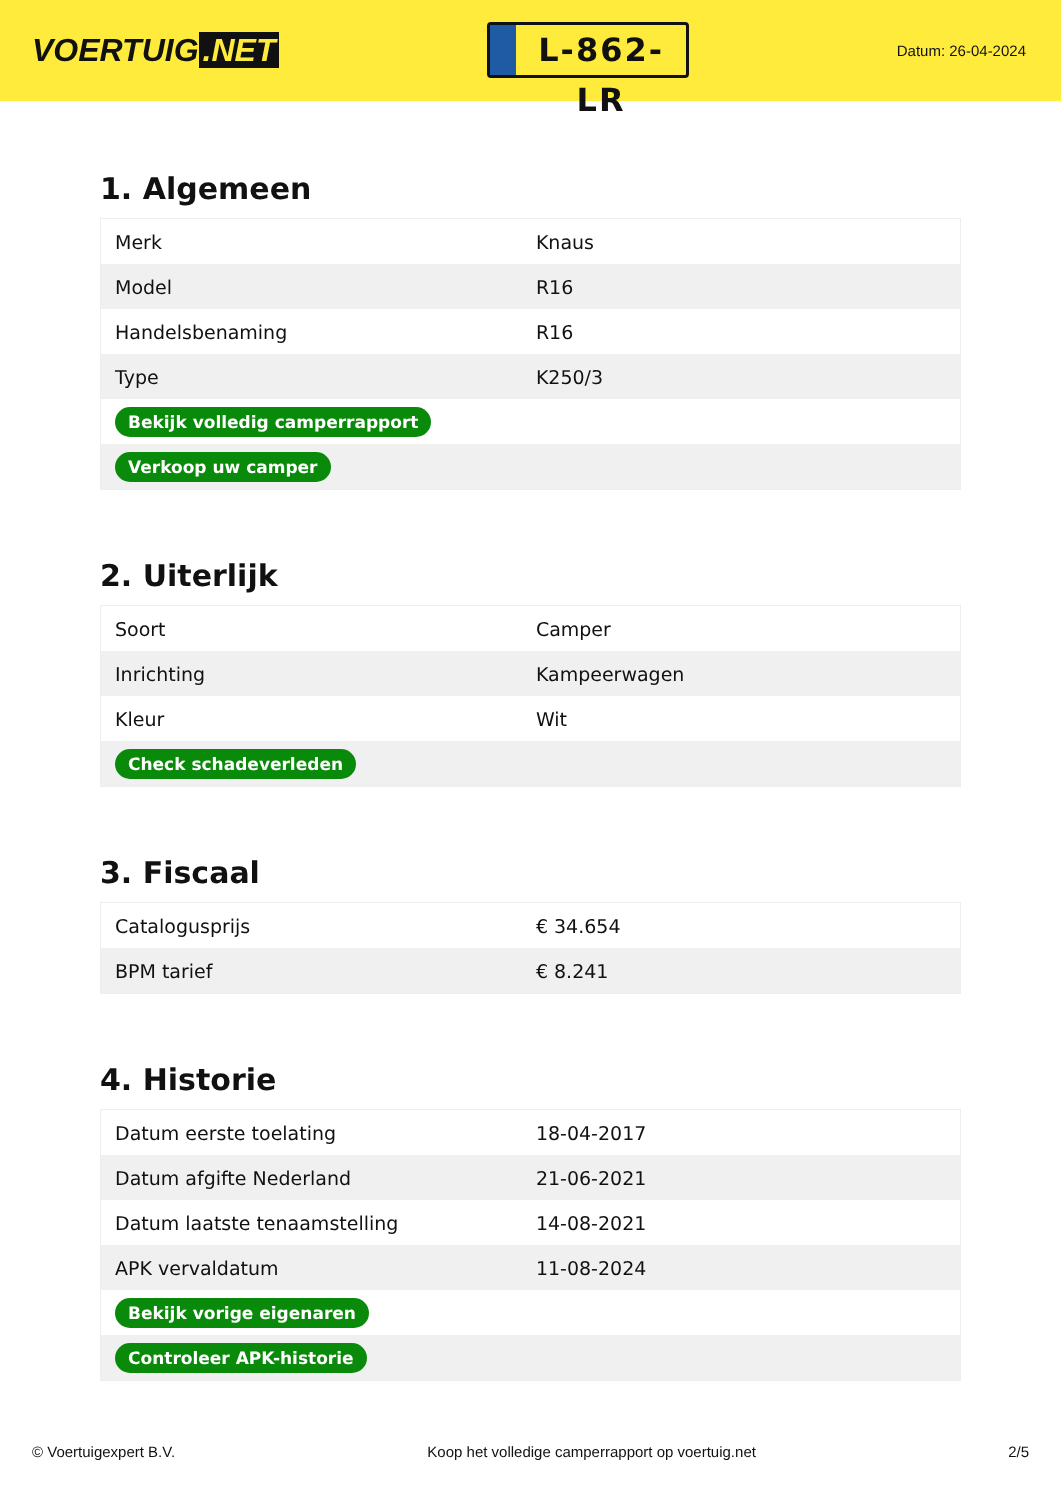VOERTUIG.NET
L-862-LR
Datum: 26-04-2024
1. Algemeen
| Merk | Knaus |
| Model | R16 |
| Handelsbenaming | R16 |
| Type | K250/3 |
| Bekijk volledig camperrapport | |
| Verkoop uw camper | |
2. Uiterlijk
| Soort | Camper |
| Inrichting | Kampeerwagen |
| Kleur | Wit |
| Check schadeverleden | |
3. Fiscaal
| Catalogusprijs | € 34.654 |
| BPM tarief | € 8.241 |
4. Historie
| Datum eerste toelating | 18-04-2017 |
| Datum afgifte Nederland | 21-06-2021 |
| Datum laatste tenaamstelling | 14-08-2021 |
| APK vervaldatum | 11-08-2024 |
| Bekijk vorige eigenaren | |
| Controleer APK-historie | |
© Voertuigexpert B.V. Koop het volledige camperrapport op voertuig.net 2/5